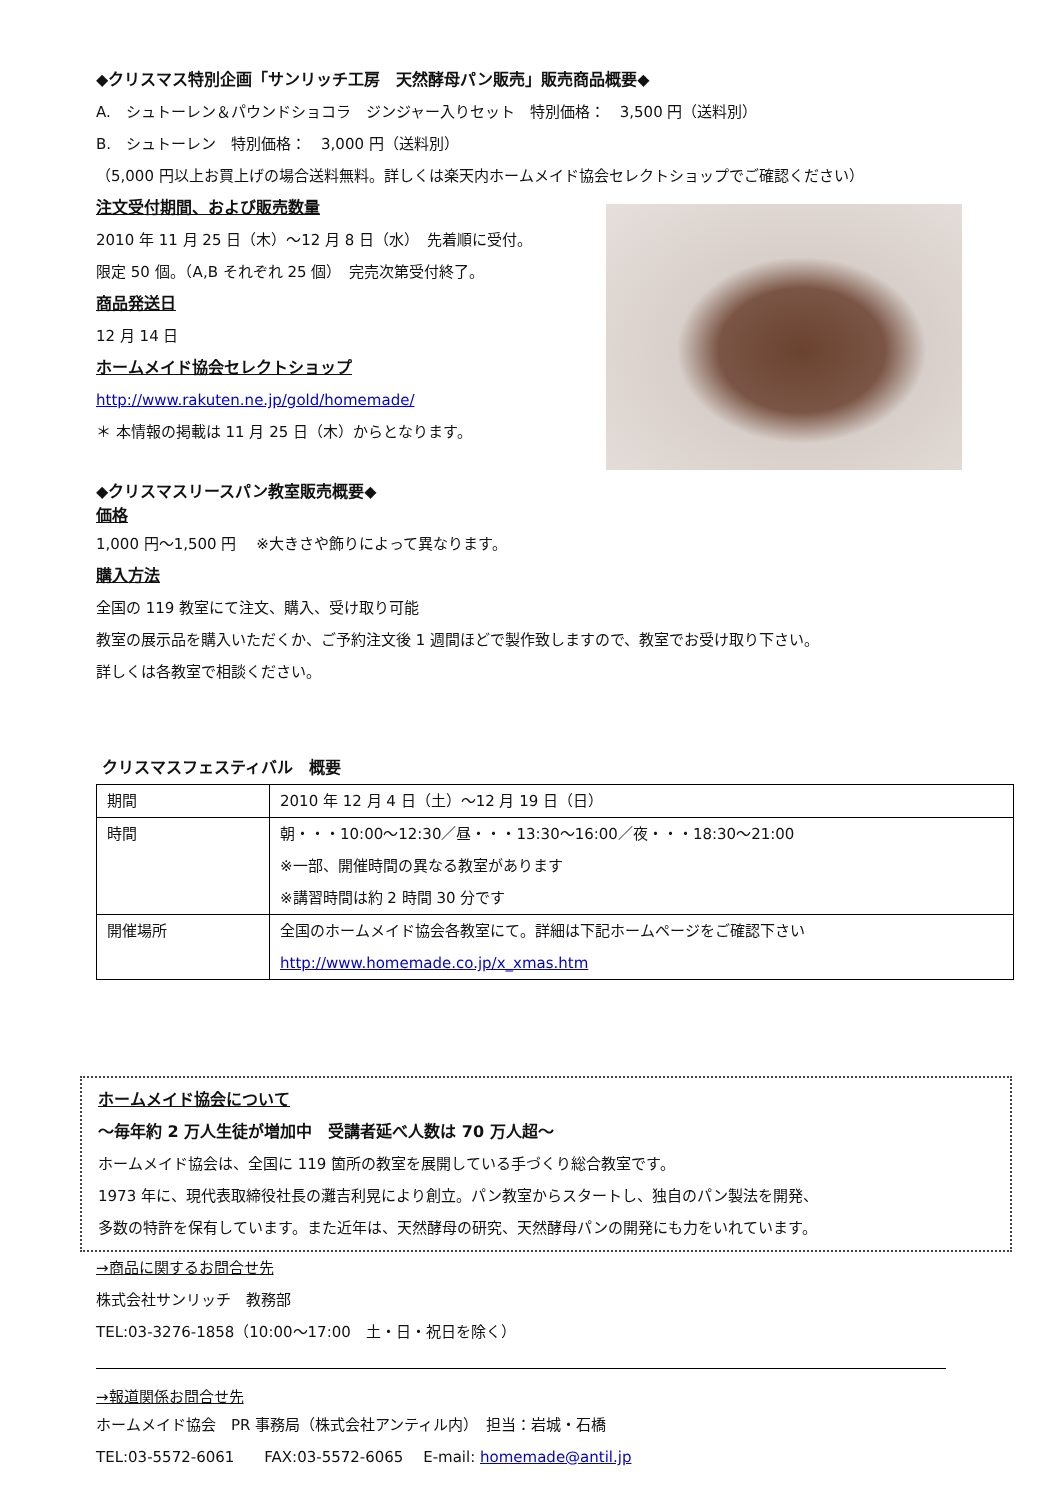◆クリスマス特別企画「サンリッチ工房　天然酵母パン販売」販売商品概要◆
A.　シュトーレン＆パウンドショコラ　ジンジャー入りセット　特別価格：　3,500 円（送料別）
B.　シュトーレン　特別価格：　3,000 円（送料別）
（5,000 円以上お買上げの場合送料無料。詳しくは楽天内ホームメイド協会セレクトショップでご確認ください）
注文受付期間、および販売数量
2010 年 11 月 25 日（木）～12 月 8 日（水）　先着順に受付。
限定 50 個。（A,B それぞれ 25 個）　完売次第受付終了。
商品発送日
12 月 14 日
ホームメイド協会セレクトショップ
http://www.rakuten.ne.jp/gold/homemade/
＊ 本情報の掲載は 11 月 25 日（木）からとなります。
◆クリスマスリースパン教室販売概要◆
価格
1,000 円～1,500 円　 ※大きさや飾りによって異なります。
購入方法
全国の 119 教室にて注文、購入、受け取り可能
教室の展示品を購入いただくか、ご予約注文後 1 週間ほどで製作致しますので、教室でお受け取り下さい。
詳しくは各教室で相談ください。
クリスマスフェスティバル　概要
| 期間 | 2010 年 12 月 4 日（土）～12 月 19 日（日） |
| 時間 | 朝・・・10:00～12:30／昼・・・13:30～16:00／夜・・・18:30～21:00 ※一部、開催時間の異なる教室があります ※講習時間は約 2 時間 30 分です |
| 開催場所 | 全国のホームメイド協会各教室にて。詳細は下記ホームページをご確認下さい http://www.homemade.co.jp/x_xmas.htm |
ホームメイド協会について
～毎年約 2 万人生徒が増加中　受講者延べ人数は 70 万人超～
ホームメイド協会は、全国に 119 箇所の教室を展開している手づくり総合教室です。
1973 年に、現代表取締役社長の灘吉利晃により創立。パン教室からスタートし、独自のパン製法を開発、
多数の特許を保有しています。また近年は、天然酵母の研究、天然酵母パンの開発にも力をいれています。
→商品に関するお問合せ先
株式会社サンリッチ　教務部
TEL:03-3276-1858（10:00～17:00　土・日・祝日を除く）
→報道関係お問合せ先
ホームメイド協会　PR 事務局（株式会社アンティル内）　担当：岩城・石橋
TEL:03-5572-6061　　FAX:03-5572-6065　 E-mail: homemade@antil.jp